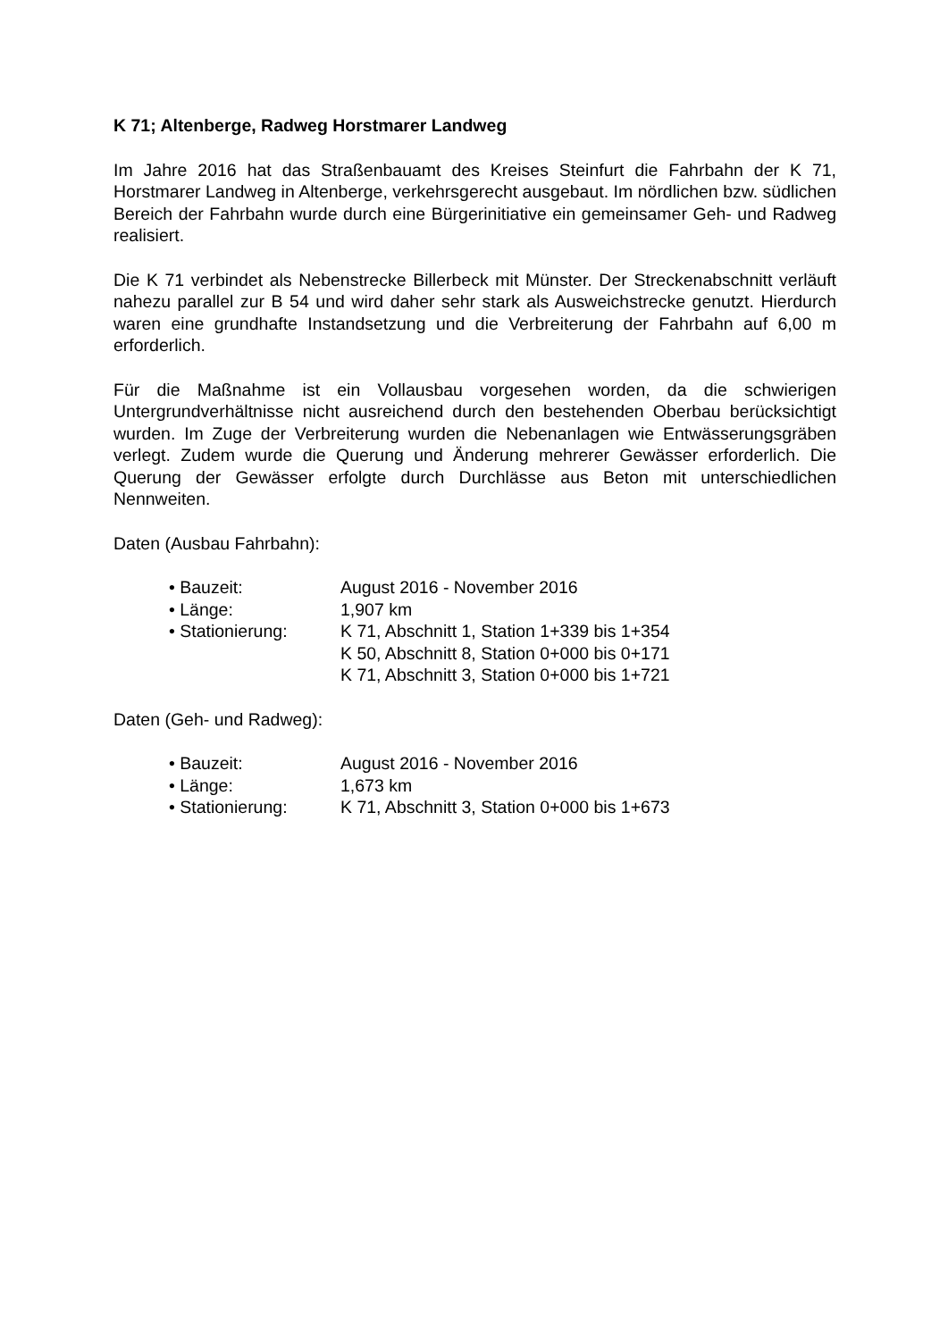K 71; Altenberge, Radweg Horstmarer Landweg
Im Jahre 2016 hat das Straßenbauamt des Kreises Steinfurt die Fahrbahn der K 71, Horstmarer Landweg in Altenberge, verkehrsgerecht ausgebaut. Im nördlichen bzw. südlichen Bereich der Fahrbahn wurde durch eine Bürgerinitiative ein gemeinsamer Geh- und Radweg realisiert.
Die K 71 verbindet als Nebenstrecke Billerbeck mit Münster. Der Streckenabschnitt verläuft nahezu parallel zur B 54 und wird daher sehr stark als Ausweichstrecke genutzt. Hierdurch waren eine grundhafte Instandsetzung und die Verbreiterung der Fahrbahn auf 6,00 m erforderlich.
Für die Maßnahme ist ein Vollausbau vorgesehen worden, da die schwierigen Untergrundverhältnisse nicht ausreichend durch den bestehenden Oberbau berücksichtigt wurden. Im Zuge der Verbreiterung wurden die Nebenanlagen wie Entwässerungsgräben verlegt. Zudem wurde die Querung und Änderung mehrerer Gewässer erforderlich. Die Querung der Gewässer erfolgte durch Durchlässe aus Beton mit unterschiedlichen Nennweiten.
Daten (Ausbau Fahrbahn):
| • Bauzeit: | August 2016 - November 2016 |
| • Länge: | 1,907 km |
| • Stationierung: | K 71, Abschnitt 1, Station 1+339 bis 1+354 K 50, Abschnitt 8, Station 0+000 bis 0+171 K 71, Abschnitt 3, Station 0+000 bis 1+721 |
Daten (Geh- und Radweg):
| • Bauzeit: | August 2016 - November 2016 |
| • Länge: | 1,673 km |
| • Stationierung: | K 71, Abschnitt 3, Station 0+000 bis 1+673 |